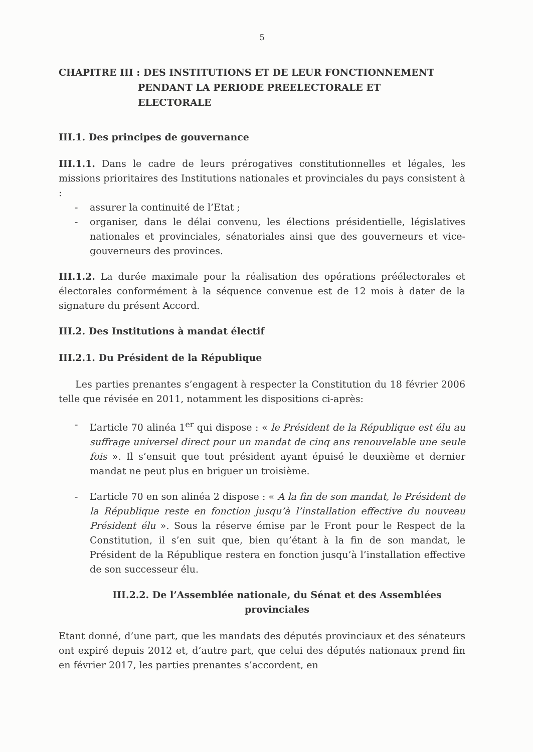5
CHAPITRE III : DES INSTITUTIONS ET DE LEUR FONCTIONNEMENT
PENDANT LA PERIODE PREELECTORALE ET
ELECTORALE
III.1. Des principes de gouvernance
III.1.1. Dans le cadre de leurs prérogatives constitutionnelles et légales, les missions prioritaires des Institutions nationales et provinciales du pays consistent à :
- assurer la continuité de l’Etat ;
- organiser, dans le délai convenu, les élections présidentielle, législatives nationales et provinciales, sénatoriales ainsi que des gouverneurs et vice-gouverneurs des provinces.
III.1.2. La durée maximale pour la réalisation des opérations préélectorales et électorales conformément à la séquence convenue est de 12 mois à dater de la signature du présent Accord.
III.2. Des Institutions à mandat électif
III.2.1. Du Président de la République
Les parties prenantes s’engagent à respecter la Constitution du 18 février 2006 telle que révisée en 2011, notamment les dispositions ci-après:
- L’article 70 alinéa 1<sup>er</sup> qui dispose : « le Président de la République est élu au suffrage universel direct pour un mandat de cinq ans renouvelable une seule fois ». Il s’ensuit que tout président ayant épuisé le deuxième et dernier mandat ne peut plus en briguer un troisième.
- L’article 70 en son alinéa 2 dispose : « A la fin de son mandat, le Président de la République reste en fonction jusqu’à l’installation effective du nouveau Président élu ». Sous la réserve émise par le Front pour le Respect de la Constitution, il s’en suit que, bien qu’étant à la fin de son mandat, le Président de la République restera en fonction jusqu’à l’installation effective de son successeur élu.
III.2.2. De l’Assemblée nationale, du Sénat et des Assemblées provinciales
Etant donné, d’une part, que les mandats des députés provinciaux et des sénateurs ont expiré depuis 2012 et, d’autre part, que celui des députés nationaux prend fin en février 2017, les parties prenantes s’accordent, en